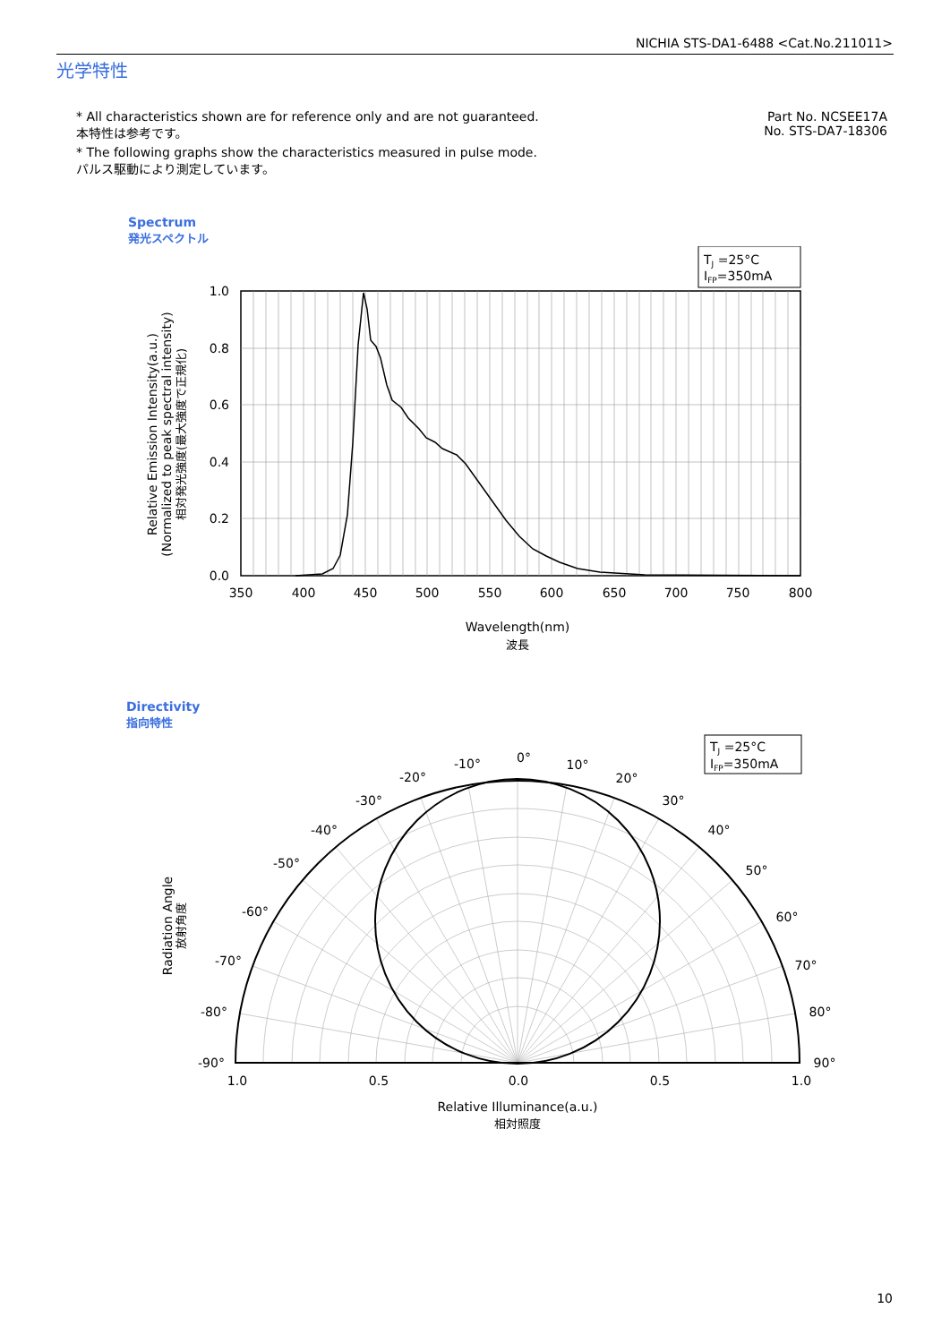NICHIA STS-DA1-6488 <Cat.No.211011>
光学特性
* All characteristics shown are for reference only and are not guaranteed.
本特性は参考です。
* The following graphs show the characteristics measured in pulse mode.
パルス駆動により測定しています。
Part No. NCSEE17A
No. STS-DA7-18306
Spectrum
発光スペクトル
TJ =25°C
IFP=350mA
1.0
0.8
0.6
0.4
0.2
0.0
350
400
450
500
550
600
650
700
750
800
Wavelength(nm)
波長
Relative Emission Intensity(a.u.)
(Normalized to peak spectral intensity)
相対発光強度(最大強度で正規化)
Directivity
指向特性
TJ =25°C
IFP=350mA
0°
10°
20°
30°
40°
50°
60°
70°
80°
90°
-10°
-20°
-30°
-40°
-50°
-60°
-70°
-80°
-90°
1.0
0.5
0.0
0.5
1.0
Relative Illuminance(a.u.)
相対照度
Radiation Angle
放射角度
10